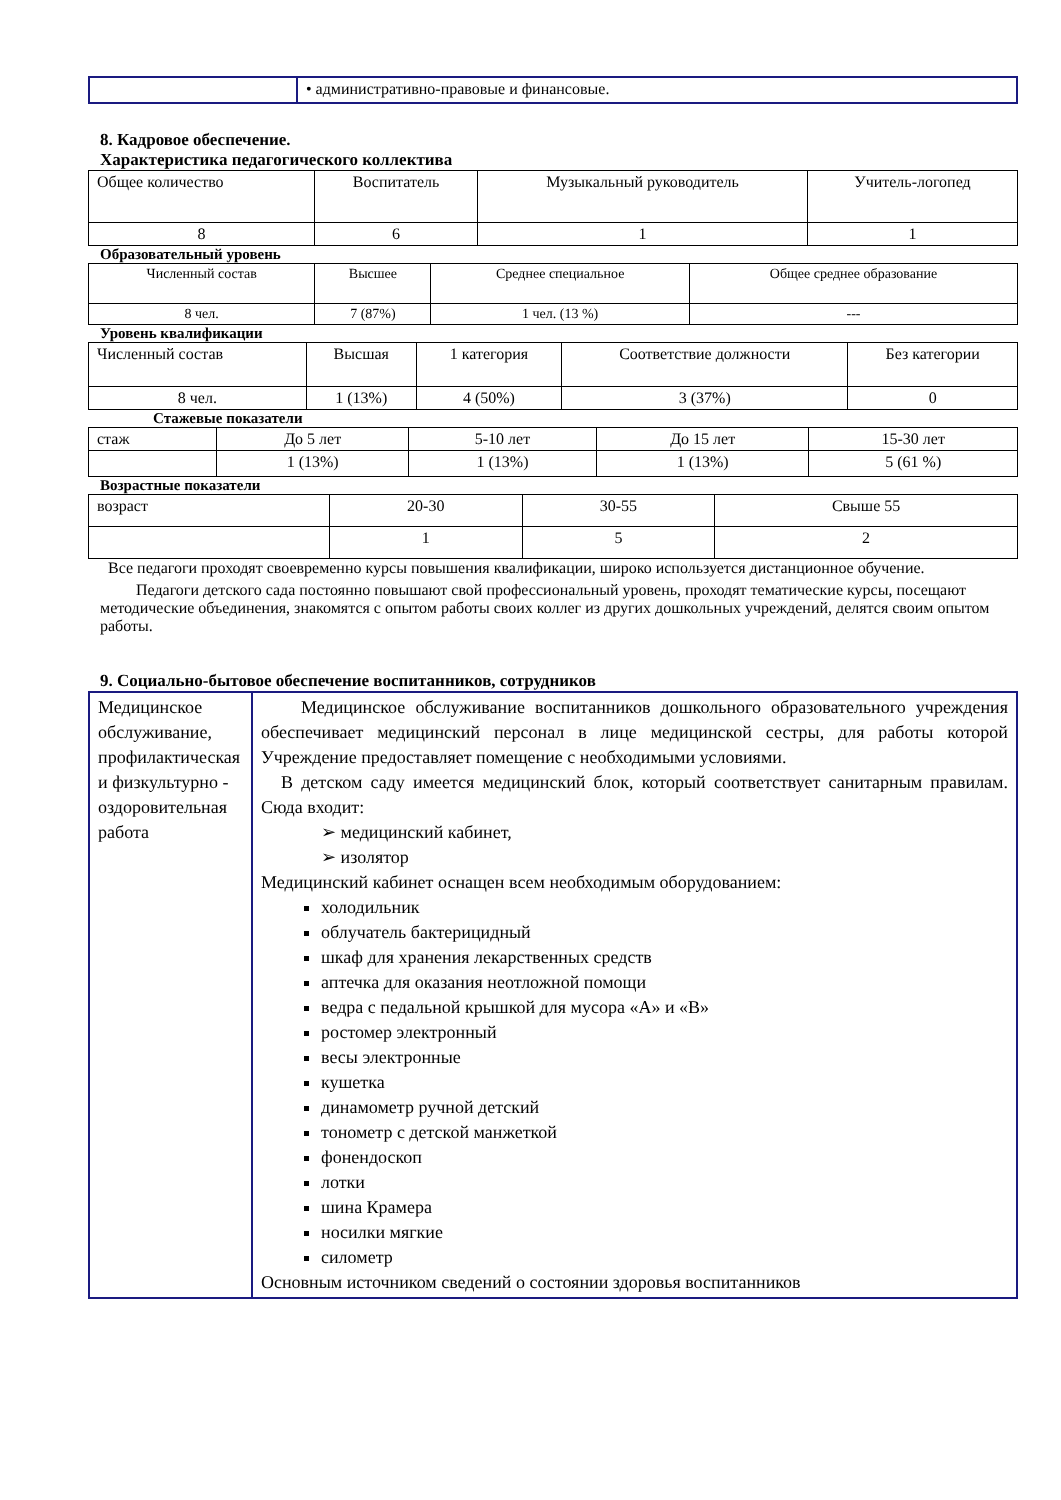| | • административно-правовые и финансовые. |
8. Кадровое обеспечение.
Характеристика педагогического коллектива
| Общее количество | Воспитатель | Музыкальный руководитель | Учитель-логопед |
| 8 | 6 | 1 | 1 |
Образовательный уровень
| Численный состав | Высшее | Среднее специальное | Общее среднее образование |
| 8 чел. | 7 (87%) | 1 чел. (13 %) | --- |
Уровень квалификации
| Численный состав | Высшая | 1 категория | Соответствие должности | Без категории |
| 8 чел. | 1 (13%) | 4 (50%) | 3 (37%) | 0 |
Стажевые показатели
| стаж | До 5 лет | 5-10 лет | До 15 лет | 15-30 лет |
| | 1 (13%) | 1 (13%) | 1 (13%) | 5 (61 %) |
Возрастные показатели
| возраст | 20-30 | 30-55 | Свыше 55 |
| | 1 | 5 | 2 |
Все педагоги проходят своевременно курсы повышения квалификации, широко используется дистанционное обучение.
Педагоги детского сада постоянно повышают свой профессиональный уровень, проходят тематические курсы, посещают методические объединения, знакомятся с опытом работы своих коллег из других дошкольных учреждений, делятся своим опытом работы.
9. Социально-бытовое обеспечение воспитанников, сотрудников
| Медицинское обслуживание, профилактическая и физкультурно - оздоровительная работа | Медицинское обслуживание воспитанников дошкольного образовательного учреждения обеспечивает медицинский персонал в лице медицинской сестры, для работы которой Учреждение предоставляет помещение с необходимыми условиями. В детском саду имеется медицинский блок, который соответствует санитарным правилам. Сюда входит: ➢ медицинский кабинет, ➢ изолятор Медицинский кабинет оснащен всем необходимым оборудованием: холодильник облучатель бактерицидный шкаф для хранения лекарственных средств аптечка для оказания неотложной помощи ведра с педальной крышкой для мусора «А» и «В» ростомер электронный весы электронные кушетка динамометр ручной детский тонометр с детской манжеткой фонендоскоп лотки шина Крамера носилки мягкие силометр Основным источником сведений о состоянии здоровья воспитанников |